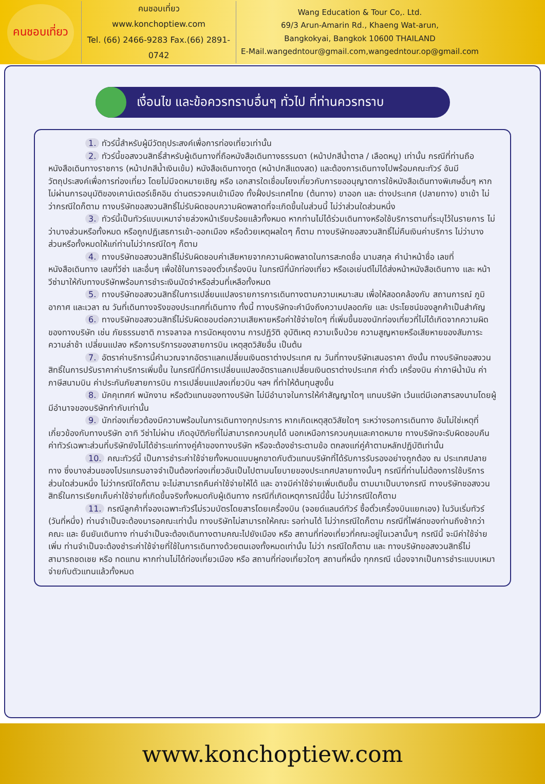คนชอบเที่ยว
คนชอบเที่ยว
www.konchoptiew.com
Tel. (66) 2466-9283 Fax.(66) 2891-0742
Wang Education & Tour Co,. Ltd.
69/3 Arun-Amarin Rd., Khaeng Wat-arun,
Bangkokyai, Bangkok 10600 THAILAND
E-Mail.wangedntour@gmail.com,wangedntour.op@gmail.com
เงื่อนไข และข้อควรทราบอื่นๆ ทั่วไป ที่ท่านควรทราบ
1. ทัวร์นี้สำหรับผู้มีวัตถุประสงค์เพื่อการท่องเที่ยวเท่านั้น
2. ทัวร์นี้ขอสงวนสิทธิ์สำหรับผู้เดินทางที่ถือหนังสือเดินทางธรรมดา (หน้าปกสีน้ำตาล / เลือดหมู) เท่านั้น กรณีที่ท่านถือหนังสือเดินทางราชการ (หน้าปกสีน้ำเงินเข้ม) หนังสือเดินทางทูต (หน้าปกสีแดงสด) และต้องการเดินทางไปพร้อมคณะทัวร์ อันมีวัตถุประสงค์เพื่อการท่องเที่ยว โดยไม่มีจดหมายเชิญ หรือ เอกสารใดเชื่อมโยงเกี่ยวกับการขออนุญาตการใช้หนังสือเดินทางพิเศษอื่นๆ หากไม่ผ่านการอนุมัติของเคาน์เตอร์เช็คอิน ด่านตรวจคนเข้าเมือง ทั้งฝั่งประเทศไทย (ต้นทาง) ขาออก และ ต่างประเทศ (ปลายทาง) ขาเข้า ไม่ว่ากรณีใดก็ตาม ทางบริษัทขอสงวนสิทธิ์ไม่รับผิดชอบความผิดพลาดที่จะเกิดขึ้นในส่วนนี้ ไม่ว่าส่วนใดส่วนหนึ่ง
3. ทัวร์นี้เป็นทัวร์แบบเหมาจ่ายล่วงหน้าเรียบร้อยแล้วทั้งหมด หากท่านไม่ได้ร่วมเดินทางหรือใช้บริการตามที่ระบุไว้ในรายการ ไม่ว่าบางส่วนหรือทั้งหมด หรือถูกปฏิเสธการเข้า-ออกเมือง หรือด้วยเหตุผลใดๆ ก็ตาม ทางบริษัทขอสงวนสิทธิ์ไม่คืนเงินค่าบริการ ไม่ว่าบางส่วนหรือทั้งหมดให้แก่ท่านไม่ว่ากรณีใดๆ ก็ตาม
4. ทางบริษัทขอสงวนสิทธิ์ไม่รับผิดชอบค่าเสียหายจากความผิดพลาดในการสะกดชื่อ นามสกุล คำนำหน้าชื่อ เลขที่หนังสือเดินทาง เลขที่วีซ่า และอื่นๆ เพื่อใช้ในการจองตั๋วเครื่องบิน ในกรณีที่นักท่องเที่ยว หรือเอเย่นต์ไม่ได้ส่งหน้าหนังสือเดินทาง และ หน้าวีซ่ามาให้กับทางบริษัทพร้อมการชำระเงินมัดจำหรือส่วนที่เหลือทั้งหมด
5. ทางบริษัทขอสงวนสิทธิ์ในการเปลี่ยนแปลงรายการการเดินทางตามความเหมาะสม เพื่อให้สอดคล้องกับ สถานการณ์ ภูมิอากาศ และเวลา ณ วันที่เดินทางจริงของประเทศที่เดินทาง ทั้งนี้ ทางบริษัทจะคำนึงถึงความปลอดภัย และ ประโยชน์ของลูกค้าเป็นสำคัญ
6. ทางบริษัทขอสงวนสิทธิ์ไม่รับผิดชอบต่อความเสียหายหรือค่าใช้จ่ายใดๆ ที่เพิ่มขึ้นของนักท่องเที่ยวที่ไม่ได้เกิดจากความผิดของทางบริษัท เช่น ภัยธรรมชาติ การจลาจล การนัดหยุดงาน การปฏิวัติ อุบัติเหตุ ความเจ็บป่วย ความสูญหายหรือเสียหายของสัมภาระ ความล่าช้า เปลี่ยนแปลง หรือการบริการของสายการบิน เหตุสุดวิสัยอื่น เป็นต้น
7. อัตราค่าบริการนี้คำนวณจากอัตราแลกเปลี่ยนเงินตราต่างประเทศ ณ วันที่ทางบริษัทเสนอราคา ดังนั้น ทางบริษัทขอสงวนสิทธิ์ในการปรับราคาค่าบริการเพิ่มขึ้น ในกรณีที่มีการเปลี่ยนแปลงอัตราแลกเปลี่ยนเงินตราต่างประเทศ ค่าตั๋ว เครื่องบิน ค่าภาษีน้ำมัน ค่าภาษีสนามบิน ค่าประกันภัยสายการบิน การเปลี่ยนแปลงเที่ยวบิน ฯลฯ ที่ทำให้ต้นทุนสูงขึ้น
8. มัคคุเทศก์ พนักงาน หรือตัวแทนของทางบริษัท ไม่มีอำนาจในการให้คำสัญญาใดๆ แทนบริษัท เว้นแต่มีเอกสารลงนามโดยผู้มีอำนาจของบริษัทกำกับเท่านั้น
9. นักท่องเที่ยวต้องมีความพร้อมในการเดินทางทุกประการ หากเกิดเหตุสุดวิสัยใดๆ ระหว่างรอการเดินทาง อันไม่ใช่เหตุที่เกี่ยวข้องกับทางบริษัท อาทิ วีซ่าไม่ผ่าน เกิดอุบัติภัยที่ไม่สามารถควบคุมได้ นอกเหนือการควบคุมและคาดหมาย ทางบริษัทจะรับผิดชอบคืนค่าทัวร์เฉพาะส่วนที่บริษัทยังไม่ได้ชำระแก่ทางคู่ค้าของทางบริษัท หรือจะต้องชำระตามข้อ ตกลงแก่คู่ค้าตามหลักปฏิบัติเท่านั้น
10. คณะทัวร์นี้ เป็นการชำระค่าใช้จ่ายทั้งหมดแบบผูกขาดกับตัวแทนบริษัทที่ได้รับการรับรองอย่างถูกต้อง ณ ประเทศปลายทาง ซึ่งบางส่วนของโปรแกรมอาจจำเป็นต้องท่องเที่ยวอันเป็นไปตามนโยบายของประเทศปลายทางนั้นๆ กรณีที่ท่านไม่ต้องการใช้บริการส่วนใดส่วนหนึ่ง ไม่ว่ากรณีใดก็ตาม จะไม่สามารถคืนค่าใช้จ่ายให้ได้ และ อาจมีค่าใช้จ่ายเพิ่มเติมขึ้น ตามมาเป็นบางกรณี ทางบริษัทขอสงวนสิทธิ์ในการเรียกเก็บค่าใช้จ่ายที่เกิดขึ้นจริงทั้งหมดกับผู้เดินทาง กรณีที่เกิดเหตุการณ์นี้ขึ้น ไม่ว่ากรณีใดก็ตาม
11. กรณีลูกค้าที่จองเฉพาะทัวร์ไม่รวมบัตรโดยสารโดยเครื่องบิน (จอยด์แลนด์ทัวร์ ซื้อตั๋วเครื่องบินแยกเอง) ในวันเริ่มทัวร์ (วันที่หนึ่ง) ท่านจำเป็นจะต้องมารอคณะเท่านั้น ทางบริษัทไม่สามารถให้คณะ รอท่านได้ ไม่ว่ากรณีใดก็ตาม กรณีที่ไฟล์ทของท่านถึงช้ากว่าคณะ และ ยืนยันเดินทาง ท่านจำเป็นจะต้องเดินทางตามคณะไปยังเมือง หรือ สถานที่ท่องเที่ยวที่คณะอยู่ในเวลานั้นๆ กรณีนี้ จะมีค่าใช้จ่ายเพิ่ม ท่านจำเป็นจะต้องชำระค่าใช้จ่ายที่ใช้ในการเดินทางด้วยตนเองทั้งหมดเท่านั้น ไม่ว่า กรณีใดก็ตาม และ ทางบริษัทขอสงวนสิทธิ์ไม่สามารถชดเชย หรือ ทดแทน หากท่านไม่ได้ท่องเที่ยวเมือง หรือ สถานที่ท่องเที่ยวใดๆ สถานที่หนึ่ง ทุกกรณี เนื่องจากเป็นการชำระแบบเหมาจ่ายกับตัวแทนแล้วทั้งหมด
www.konchoptiew.com